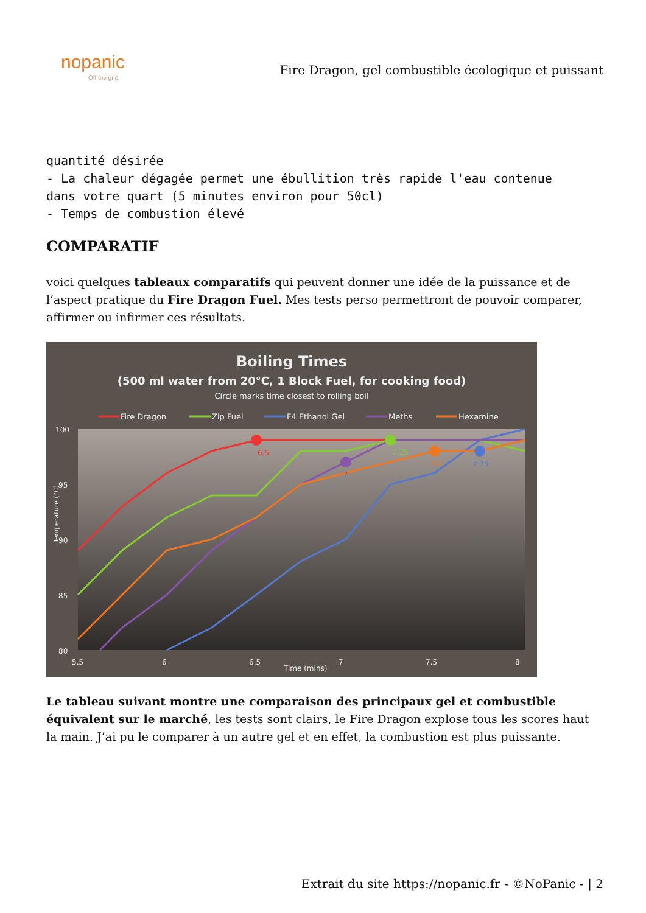nopanic
Off the grid
Fire Dragon, gel combustible écologique et puissant
quantité désirée
- La chaleur dégagée permet une ébullition très rapide l'eau contenue
dans votre quart (5 minutes environ pour 50cl)
- Temps de combustion élevé
COMPARATIF
voici quelques tableaux comparatifs qui peuvent donner une idée de la puissance et de l’aspect pratique du Fire Dragon Fuel. Mes tests perso permettront de pouvoir comparer, affirmer ou infirmer ces résultats.
Boiling Times
(500 ml water from 20°C, 1 Block Fuel, for cooking food)
Circle marks time closest to rolling boil
Fire Dragon
Zip Fuel
F4 Ethanol Gel
Meths
Hexamine
100
95
90
85
80
5.5
6
6.5
7
7.5
8
Time (mins)
Temperature (°C)
6.5
7.25
7
7.5
7.75
Le tableau suivant montre une comparaison des principaux gel et combustible équivalent sur le marché, les tests sont clairs, le Fire Dragon explose tous les scores haut la main. J’ai pu le comparer à un autre gel et en effet, la combustion est plus puissante.
Extrait du site https://nopanic.fr - ©NoPanic - | 2